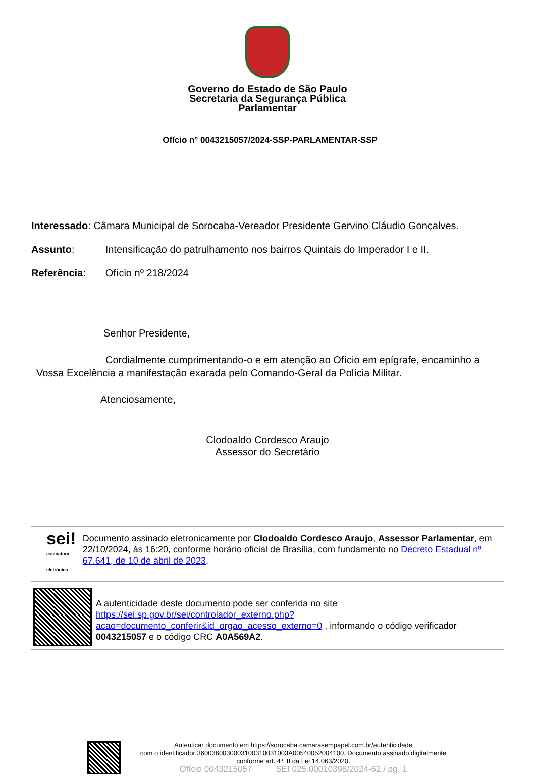Governo do Estado de São Paulo
Secretaria da Segurança Pública
Parlamentar
Ofício n° 0043215057/2024-SSP-PARLAMENTAR-SSP
Interessado: Câmara Municipal de Sorocaba-Vereador Presidente Gervino Cláudio Gonçalves.
Assunto: Intensificação do patrulhamento nos bairros Quintais do Imperador I e II.
Referência: Ofício nº 218/2024
Senhor Presidente,
Cordialmente cumprimentando-o e em atenção ao Ofício em epígrafe, encaminho a Vossa Excelência a manifestação exarada pelo Comando-Geral da Polícia Militar.
Atenciosamente,
Clodoaldo Cordesco Araujo
Assessor do Secretário
sei! assinatura eletrônica
Documento assinado eletronicamente por Clodoaldo Cordesco Araujo, Assessor Parlamentar, em 22/10/2024, às 16:20, conforme horário oficial de Brasília, com fundamento no Decreto Estadual nº 67.641, de 10 de abril de 2023.
A autenticidade deste documento pode ser conferida no site https://sei.sp.gov.br/sei/controlador_externo.php?acao=documento_conferir&id_orgao_acesso_externo=0 , informando o código verificador 0043215057 e o código CRC A0A569A2.
Autenticar documento em https://sorocaba.camarasempapel.com.br/autenticidade
com o identificador 3600360030003100310031003A00540052004100, Documento assinado digitalmente conforme art. 4º, II da Lei 14.063/2020.
Ofício 0043215057 SEI 025.00010398/2024-62 / pg. 1